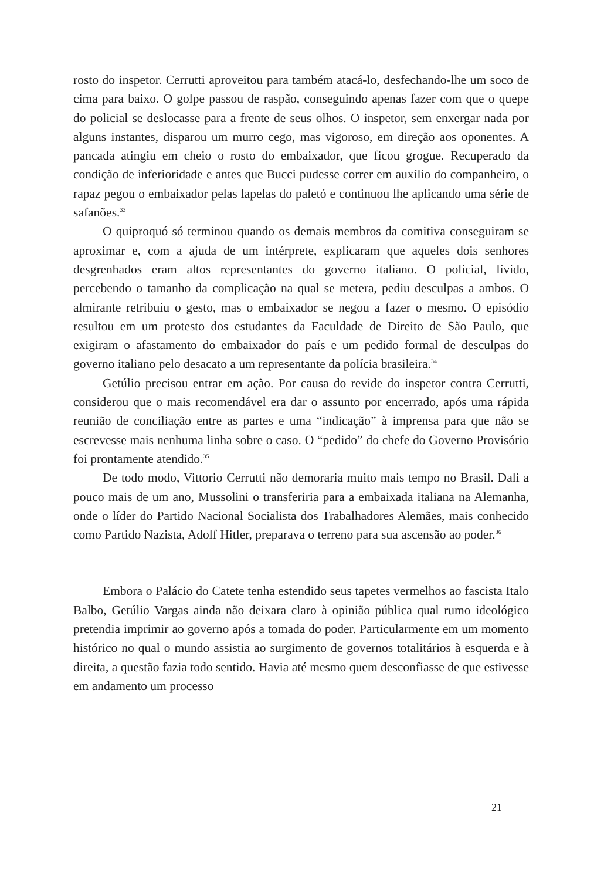rosto do inspetor. Cerrutti aproveitou para também atacá-lo, desfechando-lhe um soco de cima para baixo. O golpe passou de raspão, conseguindo apenas fazer com que o quepe do policial se deslocasse para a frente de seus olhos. O inspetor, sem enxergar nada por alguns instantes, disparou um murro cego, mas vigoroso, em direção aos oponentes. A pancada atingiu em cheio o rosto do embaixador, que ficou grogue. Recuperado da condição de inferioridade e antes que Bucci pudesse correr em auxílio do companheiro, o rapaz pegou o embaixador pelas lapelas do paletó e continuou lhe aplicando uma série de safanões.<sup>33</sup>
O quiproquó só terminou quando os demais membros da comitiva conseguiram se aproximar e, com a ajuda de um intérprete, explicaram que aqueles dois senhores desgrenhados eram altos representantes do governo italiano. O policial, lívido, percebendo o tamanho da complicação na qual se metera, pediu desculpas a ambos. O almirante retribuiu o gesto, mas o embaixador se negou a fazer o mesmo. O episódio resultou em um protesto dos estudantes da Faculdade de Direito de São Paulo, que exigiram o afastamento do embaixador do país e um pedido formal de desculpas do governo italiano pelo desacato a um representante da polícia brasileira.<sup>34</sup>
Getúlio precisou entrar em ação. Por causa do revide do inspetor contra Cerrutti, considerou que o mais recomendável era dar o assunto por encerrado, após uma rápida reunião de conciliação entre as partes e uma “indicação” à imprensa para que não se escrevesse mais nenhuma linha sobre o caso. O “pedido” do chefe do Governo Provisório foi prontamente atendido.<sup>35</sup>
De todo modo, Vittorio Cerrutti não demoraria muito mais tempo no Brasil. Dali a pouco mais de um ano, Mussolini o transferiria para a embaixada italiana na Alemanha, onde o líder do Partido Nacional Socialista dos Trabalhadores Alemães, mais conhecido como Partido Nazista, Adolf Hitler, preparava o terreno para sua ascensão ao poder.<sup>36</sup>
Embora o Palácio do Catete tenha estendido seus tapetes vermelhos ao fascista Italo Balbo, Getúlio Vargas ainda não deixara claro à opinião pública qual rumo ideológico pretendia imprimir ao governo após a tomada do poder. Particularmente em um momento histórico no qual o mundo assistia ao surgimento de governos totalitários à esquerda e à direita, a questão fazia todo sentido. Havia até mesmo quem desconfiasse de que estivesse em andamento um processo
21